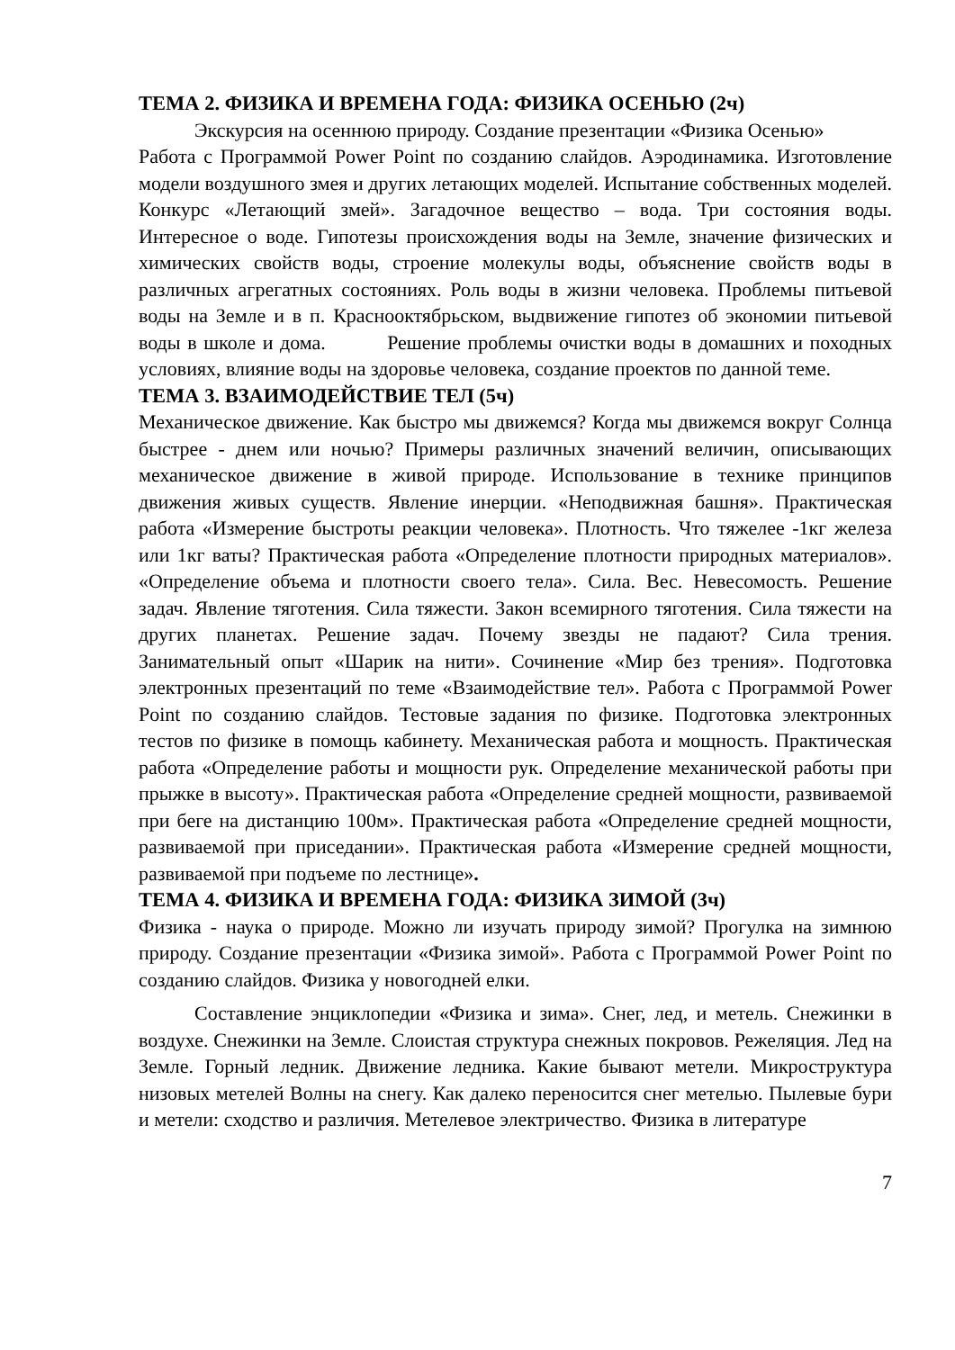ТЕМА 2. ФИЗИКА И ВРЕМЕНА ГОДА: ФИЗИКА ОСЕНЬЮ (2ч)
Экскурсия на осеннюю природу. Создание презентации «Физика Осенью»
Работа с Программой Power Point по созданию слайдов. Аэродинамика. Изготовление модели воздушного змея и других летающих моделей. Испытание собственных моделей. Конкурс «Летающий змей». Загадочное вещество – вода. Три состояния воды. Интересное о воде. Гипотезы происхождения воды на Земле, значение физических и химических свойств воды, строение молекулы воды, объяснение свойств воды в различных агрегатных состояниях. Роль воды в жизни человека. Проблемы питьевой воды на Земле и в п. Краснооктябрьском, выдвижение гипотез об экономии питьевой воды в школе и дома. Решение проблемы очистки воды в домашних и походных условиях, влияние воды на здоровье человека, создание проектов по данной теме.
ТЕМА 3. ВЗАИМОДЕЙСТВИЕ ТЕЛ (5ч)
Механическое движение. Как быстро мы движемся? Когда мы движемся вокруг Солнца быстрее - днем или ночью? Примеры различных значений величин, описывающих механическое движение в живой природе. Использование в технике принципов движения живых существ. Явление инерции. «Неподвижная башня». Практическая работа «Измерение быстроты реакции человека». Плотность. Что тяжелее -1кг железа или 1кг ваты? Практическая работа «Определение плотности природных материалов». «Определение объема и плотности своего тела». Сила. Вес. Невесомость. Решение задач. Явление тяготения. Сила тяжести. Закон всемирного тяготения. Сила тяжести на других планетах. Решение задач. Почему звезды не падают? Сила трения. Занимательный опыт «Шарик на нити». Сочинение «Мир без трения». Подготовка электронных презентаций по теме «Взаимодействие тел». Работа с Программой Power Point по созданию слайдов. Тестовые задания по физике. Подготовка электронных тестов по физике в помощь кабинету. Механическая работа и мощность. Практическая работа «Определение работы и мощности рук. Определение механической работы при прыжке в высоту». Практическая работа «Определение средней мощности, развиваемой при беге на дистанцию 100м». Практическая работа «Определение средней мощности, развиваемой при приседании». Практическая работа «Измерение средней мощности, развиваемой при подъеме по лестнице».
ТЕМА 4. ФИЗИКА И ВРЕМЕНА ГОДА: ФИЗИКА ЗИМОЙ (3ч)
Физика - наука о природе. Можно ли изучать природу зимой? Прогулка на зимнюю природу. Создание презентации «Физика зимой». Работа с Программой Power Point по созданию слайдов. Физика у новогодней елки.
Составление энциклопедии «Физика и зима». Снег, лед, и метель. Снежинки в воздухе. Снежинки на Земле. Слоистая структура снежных покровов. Режеляция. Лед на Земле. Горный ледник. Движение ледника. Какие бывают метели. Микроструктура низовых метелей Волны на снегу. Как далеко переносится снег метелью. Пылевые бури и метели: сходство и различия. Метелевое электричество. Физика в литературе
7